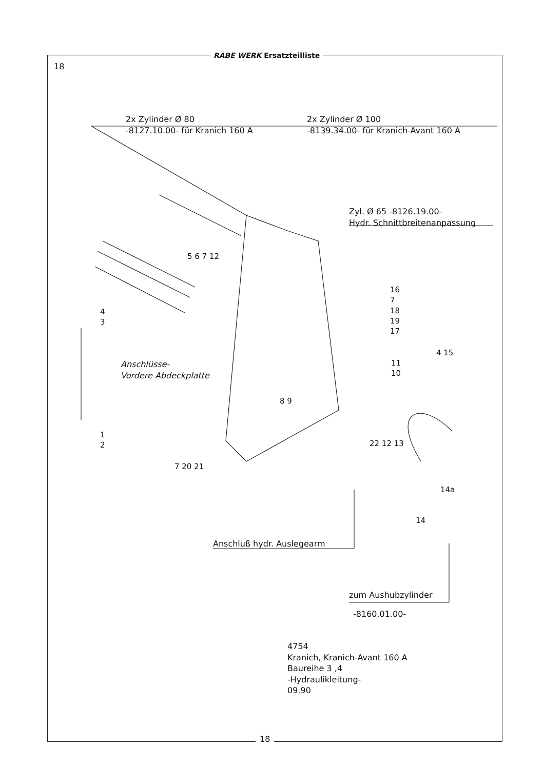RABE WERK Ersatzteilliste
18
2x Zylinder Ø 80
-8127.10.00- für Kranich 160 A
2x Zylinder Ø 100
-8139.34.00- für Kranich-Avant 160 A
Zyl. Ø 65 -8126.19.00-
Hydr. Schnittbreitenanpassung
Anschlüsse-
Vordere Abdeckplatte
4
3
1
2
5 6 7 12
16
7
18
19
17
11
10
4 15
8 9
7 20 21
22 12 13
14a
14
Anschluß hydr. Auslegearm
zum Aushubzylinder
-8160.01.00-
4754
Kranich, Kranich-Avant 160 A
Baureihe 3 ,4
-Hydraulikleitung-
09.90
18